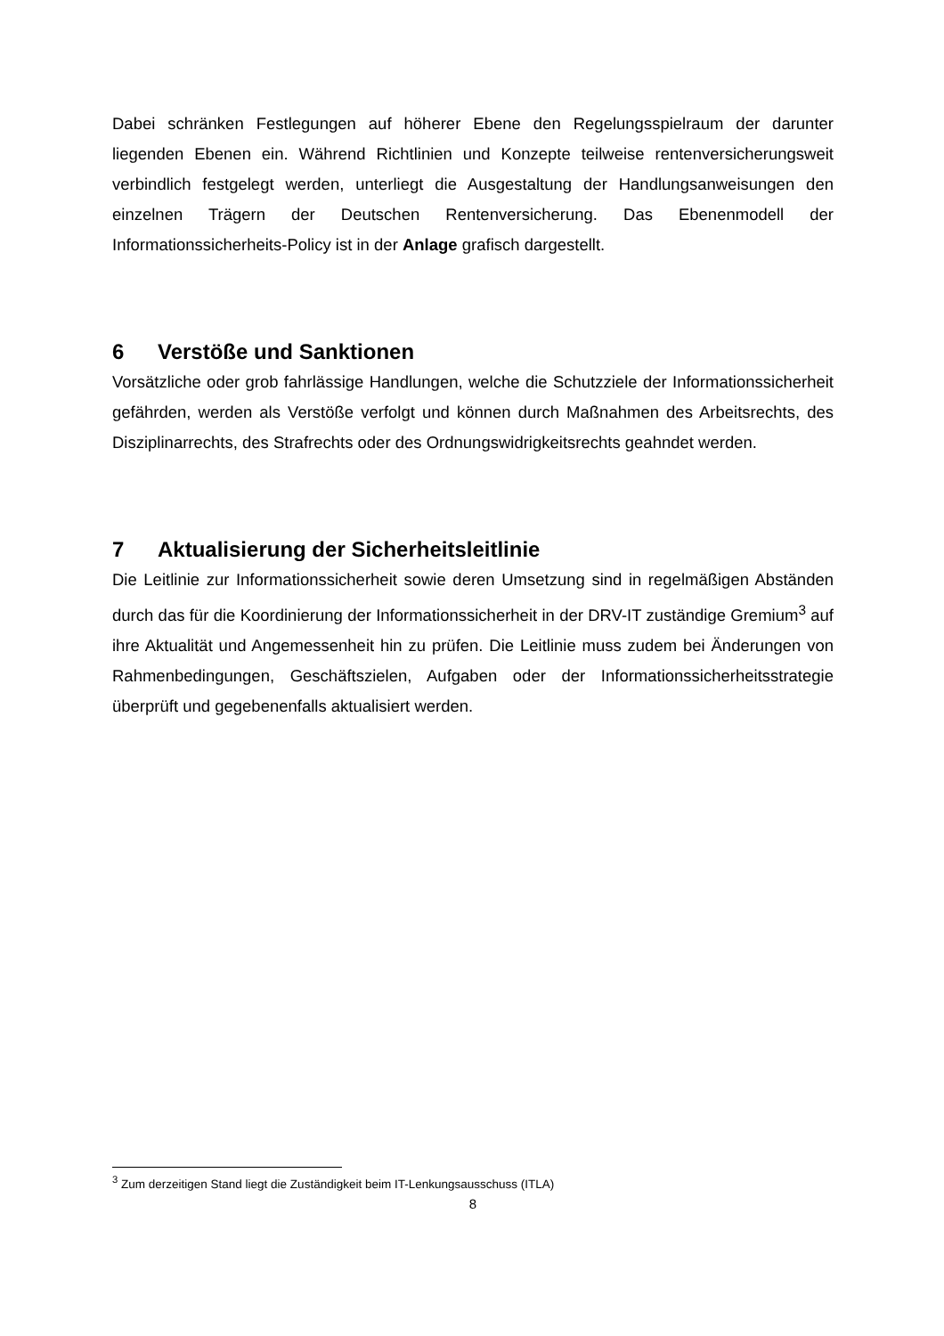Dabei schränken Festlegungen auf höherer Ebene den Regelungsspielraum der darunter liegenden Ebenen ein. Während Richtlinien und Konzepte teilweise rentenversicherungsweit verbindlich festgelegt werden, unterliegt die Ausgestaltung der Handlungsanweisungen den einzelnen Trägern der Deutschen Rentenversicherung. Das Ebenenmodell der Informationssicherheits-Policy ist in der Anlage grafisch dargestellt.
6 Verstöße und Sanktionen
Vorsätzliche oder grob fahrlässige Handlungen, welche die Schutzziele der Informationssicherheit gefährden, werden als Verstöße verfolgt und können durch Maßnahmen des Arbeitsrechts, des Disziplinarrechts, des Strafrechts oder des Ordnungswidrigkeitsrechts geahndet werden.
7 Aktualisierung der Sicherheitsleitlinie
Die Leitlinie zur Informationssicherheit sowie deren Umsetzung sind in regelmäßigen Abständen durch das für die Koordinierung der Informationssicherheit in der DRV-IT zuständige Gremium<sup>3</sup> auf ihre Aktualität und Angemessenheit hin zu prüfen. Die Leitlinie muss zudem bei Änderungen von Rahmenbedingungen, Geschäftszielen, Aufgaben oder der Informationssicherheitsstrategie überprüft und gegebenenfalls aktualisiert werden.
<sup>3</sup> Zum derzeitigen Stand liegt die Zuständigkeit beim IT-Lenkungsausschuss (ITLA)
8